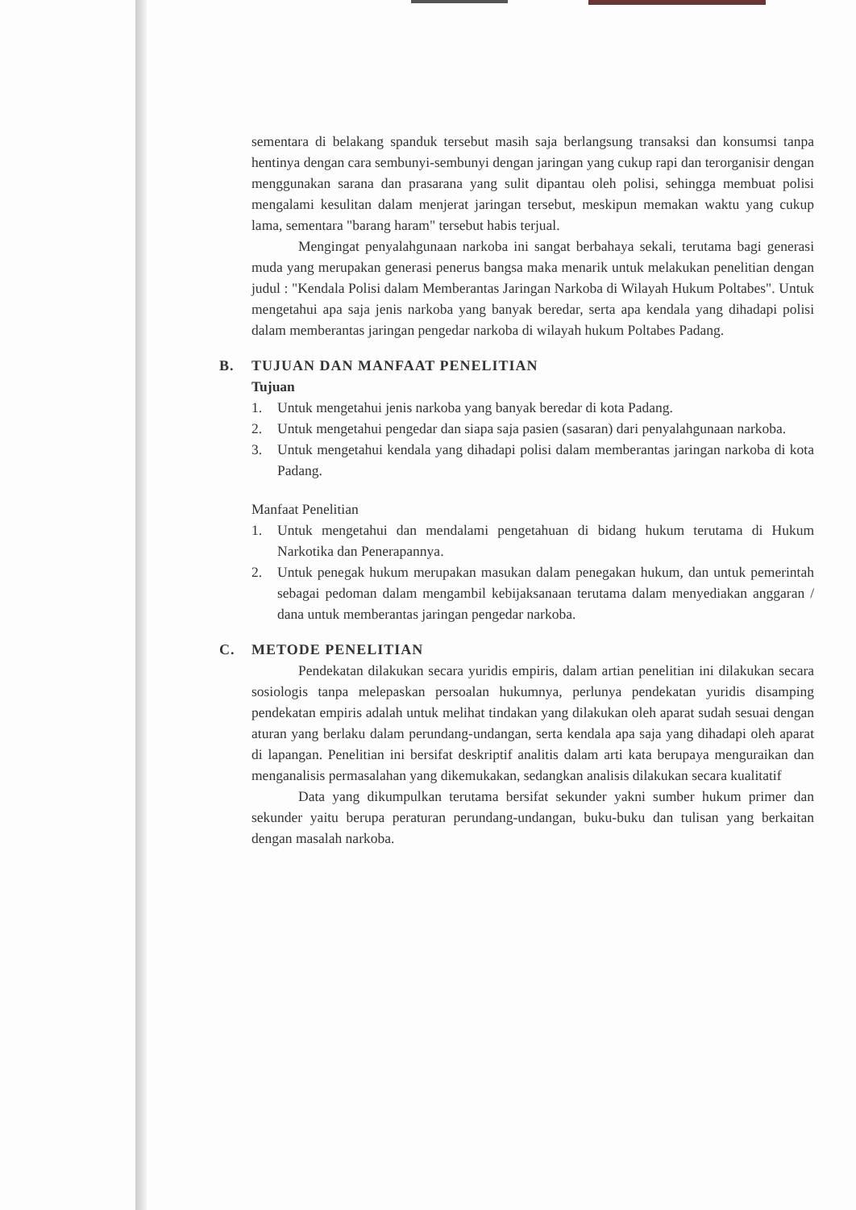sementara di belakang spanduk tersebut masih saja berlangsung transaksi dan konsumsi tanpa hentinya dengan cara sembunyi-sembunyi dengan jaringan yang cukup rapi dan terorganisir dengan menggunakan sarana dan prasarana yang sulit dipantau oleh polisi, sehingga membuat polisi mengalami kesulitan dalam menjerat jaringan tersebut, meskipun memakan waktu yang cukup lama, sementara "barang haram" tersebut habis terjual.
Mengingat penyalahgunaan narkoba ini sangat berbahaya sekali, terutama bagi generasi muda yang merupakan generasi penerus bangsa maka menarik untuk melakukan penelitian dengan judul : "Kendala Polisi dalam Memberantas Jaringan Narkoba di Wilayah Hukum Poltabes". Untuk mengetahui apa saja jenis narkoba yang banyak beredar, serta apa kendala yang dihadapi polisi dalam memberantas jaringan pengedar narkoba di wilayah hukum Poltabes Padang.
B. TUJUAN DAN MANFAAT PENELITIAN
Tujuan
1. Untuk mengetahui jenis narkoba yang banyak beredar di kota Padang.
2. Untuk mengetahui pengedar dan siapa saja pasien (sasaran) dari penyalahgunaan narkoba.
3. Untuk mengetahui kendala yang dihadapi polisi dalam memberantas jaringan narkoba di kota Padang.
Manfaat Penelitian
1. Untuk mengetahui dan mendalami pengetahuan di bidang hukum terutama di Hukum Narkotika dan Penerapannya.
2. Untuk penegak hukum merupakan masukan dalam penegakan hukum, dan untuk pemerintah sebagai pedoman dalam mengambil kebijaksanaan terutama dalam menyediakan anggaran / dana untuk memberantas jaringan pengedar narkoba.
C. METODE PENELITIAN
Pendekatan dilakukan secara yuridis empiris, dalam artian penelitian ini dilakukan secara sosiologis tanpa melepaskan persoalan hukumnya, perlunya pendekatan yuridis disamping pendekatan empiris adalah untuk melihat tindakan yang dilakukan oleh aparat sudah sesuai dengan aturan yang berlaku dalam perundang-undangan, serta kendala apa saja yang dihadapi oleh aparat di lapangan. Penelitian ini bersifat deskriptif analitis dalam arti kata berupaya menguraikan dan menganalisis permasalahan yang dikemukakan, sedangkan analisis dilakukan secara kualitatif
Data yang dikumpulkan terutama bersifat sekunder yakni sumber hukum primer dan sekunder yaitu berupa peraturan perundang-undangan, buku-buku dan tulisan yang berkaitan dengan masalah narkoba.